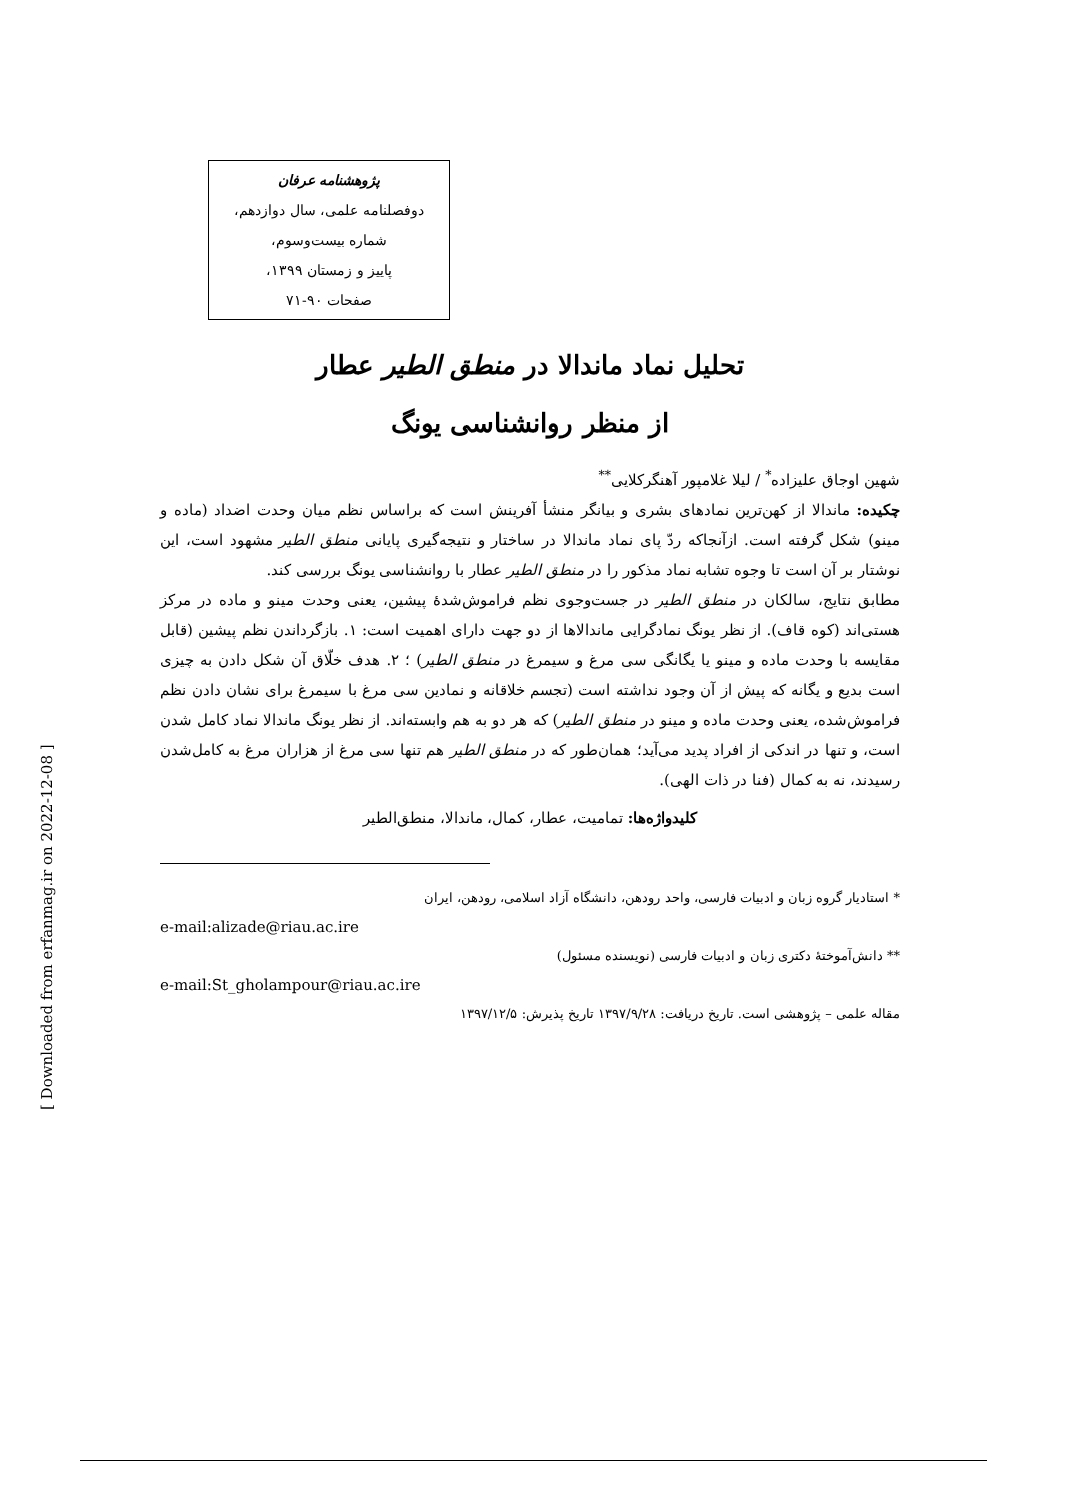پژوهشنامه عرفان
دوفصلنامه علمی، سال دوازدهم،
شماره بیست‌وسوم،
پاییز و زمستان ۱۳۹۹،
صفحات ۹۰-۷۱
تحلیل نماد ماندالا در منطق الطیر عطار
از منظر روانشناسی یونگ
شهین اوجاق علیزاده<sup>*</sup> / لیلا غلامپور آهنگرکلایی<sup>**</sup>
چکیده: ماندالا از کهن‌ترین نمادهای بشری و بیانگر منشأ آفرینش است که براساس نظم میان وحدت اضداد (ماده و مینو) شکل گرفته است. ازآنجاکه ردّ پای نماد ماندالا در ساختار و نتیجه‌گیری پایانی منطق الطیر مشهود است، این نوشتار بر آن است تا وجوه تشابه نماد مذکور را در منطق الطیر عطار با روانشناسی یونگ بررسی کند.
مطابق نتایج، سالکان در منطق الطیر در جست‌وجوی نظم فراموش‌شدهٔ پیشین، یعنی وحدت مینو و ماده در مرکز هستی‌اند (کوه قاف). از نظر یونگ نمادگرایی ماندالاها از دو جهت دارای اهمیت است: ۱. بازگرداندن نظم پیشین (قابل مقایسه با وحدت ماده و مینو یا یگانگی سی مرغ و سیمرغ در منطق الطیر) ؛ ۲. هدف خلّاق آن شکل دادن به چیزی است بدیع و یگانه که پیش از آن وجود نداشته است (تجسم خلاقانه و نمادین سی مرغ با سیمرغ برای نشان دادن نظم فراموش‌شده، یعنی وحدت ماده و مینو در منطق الطیر) که هر دو به هم وابسته‌اند. از نظر یونگ ماندالا نماد کامل شدن است، و تنها در اندکی از افراد پدید می‌آید؛ همان‌طور که در منطق الطیر هم تنها سی مرغ از هزاران مرغ به کامل‌شدن رسیدند، نه به کمال (فنا در ذات الهی).
کلیدواژه‌ها: تمامیت، عطار، کمال، ماندالا، منطق‌الطیر
* استادیار گروه زبان و ادبیات فارسی، واحد رودهن، دانشگاه آزاد اسلامی، رودهن، ایران
e-mail:alizade@riau.ac.ire
** دانش‌آموختهٔ دکتری زبان و ادبیات فارسی (نویسنده مسئول)
e-mail:St_gholampour@riau.ac.ire
مقاله علمی – پژوهشی است. تاریخ دریافت: ۱۳۹۷/۹/۲۸ تاریخ پذیرش: ۱۳۹۷/۱۲/۵
[ Downloaded from erfanmag.ir on 2022-12-08 ]